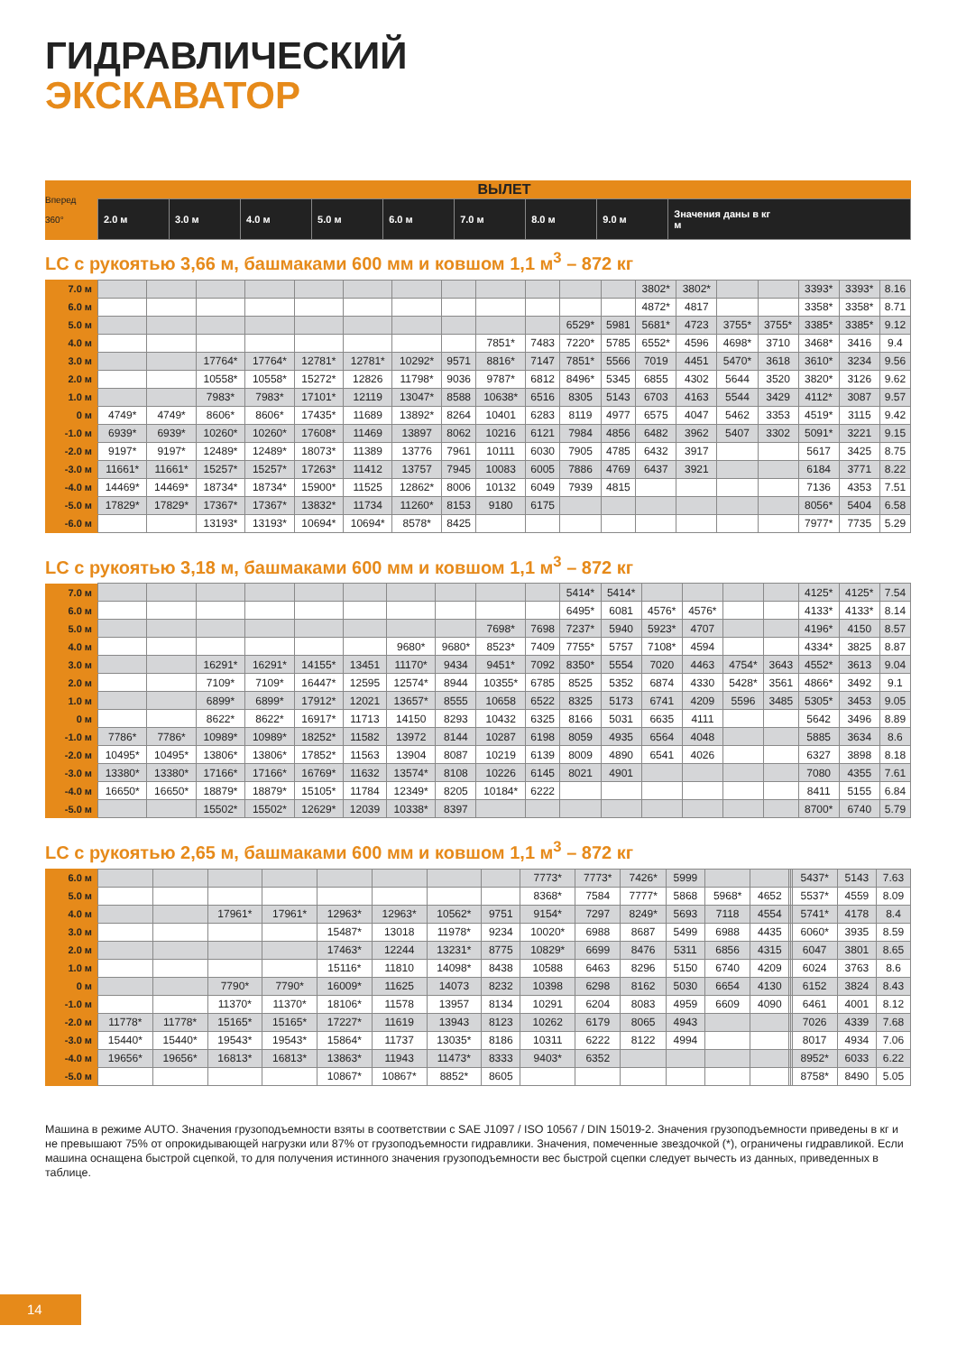ГИДРАВЛИЧЕСКИЙ
ЭКСКАВАТОР
| Вперед 360° | ВЫЛЕТ | | | | | | | | |
| | 2.0 м | 3.0 м | 4.0 м | 5.0 м | 6.0 м | 7.0 м | 8.0 м | 9.0 м | Значения даны в кг м |
LC с рукоятью 3,66 м, башмаками 600 мм и ковшом 1,1 м<sup>3</sup> – 872 кг
| 7.0 м | | | | | | | | | | | | | 3802* | 3802* | | | 3393* | 3393* | 8.16 |
| 6.0 м | | | | | | | | | | | | | 4872* | 4817 | | | 3358* | 3358* | 8.71 |
| 5.0 м | | | | | | | | | | | 6529* | 5981 | 5681* | 4723 | 3755* | 3755* | 3385* | 3385* | 9.12 |
| 4.0 м | | | | | | | | | 7851* | 7483 | 7220* | 5785 | 6552* | 4596 | 4698* | 3710 | 3468* | 3416 | 9.4 |
| 3.0 м | | | 17764* | 17764* | 12781* | 12781* | 10292* | 9571 | 8816* | 7147 | 7851* | 5566 | 7019 | 4451 | 5470* | 3618 | 3610* | 3234 | 9.56 |
| 2.0 м | | | 10558* | 10558* | 15272* | 12826 | 11798* | 9036 | 9787* | 6812 | 8496* | 5345 | 6855 | 4302 | 5644 | 3520 | 3820* | 3126 | 9.62 |
| 1.0 м | | | 7983* | 7983* | 17101* | 12119 | 13047* | 8588 | 10638* | 6516 | 8305 | 5143 | 6703 | 4163 | 5544 | 3429 | 4112* | 3087 | 9.57 |
| 0 м | 4749* | 4749* | 8606* | 8606* | 17435* | 11689 | 13892* | 8264 | 10401 | 6283 | 8119 | 4977 | 6575 | 4047 | 5462 | 3353 | 4519* | 3115 | 9.42 |
| -1.0 м | 6939* | 6939* | 10260* | 10260* | 17608* | 11469 | 13897 | 8062 | 10216 | 6121 | 7984 | 4856 | 6482 | 3962 | 5407 | 3302 | 5091* | 3221 | 9.15 |
| -2.0 м | 9197* | 9197* | 12489* | 12489* | 18073* | 11389 | 13776 | 7961 | 10111 | 6030 | 7905 | 4785 | 6432 | 3917 | | | 5617 | 3425 | 8.75 |
| -3.0 м | 11661* | 11661* | 15257* | 15257* | 17263* | 11412 | 13757 | 7945 | 10083 | 6005 | 7886 | 4769 | 6437 | 3921 | | | 6184 | 3771 | 8.22 |
| -4.0 м | 14469* | 14469* | 18734* | 18734* | 15900* | 11525 | 12862* | 8006 | 10132 | 6049 | 7939 | 4815 | | | | | 7136 | 4353 | 7.51 |
| -5.0 м | 17829* | 17829* | 17367* | 17367* | 13832* | 11734 | 11260* | 8153 | 9180 | 6175 | | | | | | | 8056* | 5404 | 6.58 |
| -6.0 м | | | 13193* | 13193* | 10694* | 10694* | 8578* | 8425 | | | | | | | | | 7977* | 7735 | 5.29 |
LC с рукоятью 3,18 м, башмаками 600 мм и ковшом 1,1 м<sup>3</sup> – 872 кг
| 7.0 м | | | | | | | | | | | 5414* | 5414* | | | | | 4125* | 4125* | 7.54 |
| 6.0 м | | | | | | | | | | | 6495* | 6081 | 4576* | 4576* | | | 4133* | 4133* | 8.14 |
| 5.0 м | | | | | | | | | 7698* | 7698 | 7237* | 5940 | 5923* | 4707 | | | 4196* | 4150 | 8.57 |
| 4.0 м | | | | | | | 9680* | 9680* | 8523* | 7409 | 7755* | 5757 | 7108* | 4594 | | | 4334* | 3825 | 8.87 |
| 3.0 м | | | 16291* | 16291* | 14155* | 13451 | 11170* | 9434 | 9451* | 7092 | 8350* | 5554 | 7020 | 4463 | 4754* | 3643 | 4552* | 3613 | 9.04 |
| 2.0 м | | | 7109* | 7109* | 16447* | 12595 | 12574* | 8944 | 10355* | 6785 | 8525 | 5352 | 6874 | 4330 | 5428* | 3561 | 4866* | 3492 | 9.1 |
| 1.0 м | | | 6899* | 6899* | 17912* | 12021 | 13657* | 8555 | 10658 | 6522 | 8325 | 5173 | 6741 | 4209 | 5596 | 3485 | 5305* | 3453 | 9.05 |
| 0 м | | | 8622* | 8622* | 16917* | 11713 | 14150 | 8293 | 10432 | 6325 | 8166 | 5031 | 6635 | 4111 | | | 5642 | 3496 | 8.89 |
| -1.0 м | 7786* | 7786* | 10989* | 10989* | 18252* | 11582 | 13972 | 8144 | 10287 | 6198 | 8059 | 4935 | 6564 | 4048 | | | 5885 | 3634 | 8.6 |
| -2.0 м | 10495* | 10495* | 13806* | 13806* | 17852* | 11563 | 13904 | 8087 | 10219 | 6139 | 8009 | 4890 | 6541 | 4026 | | | 6327 | 3898 | 8.18 |
| -3.0 м | 13380* | 13380* | 17166* | 17166* | 16769* | 11632 | 13574* | 8108 | 10226 | 6145 | 8021 | 4901 | | | | | 7080 | 4355 | 7.61 |
| -4.0 м | 16650* | 16650* | 18879* | 18879* | 15105* | 11784 | 12349* | 8205 | 10184* | 6222 | | | | | | | 8411 | 5155 | 6.84 |
| -5.0 м | | | 15502* | 15502* | 12629* | 12039 | 10338* | 8397 | | | | | | | | | 8700* | 6740 | 5.79 |
LC с рукоятью 2,65 м, башмаками 600 мм и ковшом 1,1 м<sup>3</sup> – 872 кг
| 6.0 м | | | | | | | | | 7773* | 7773* | 7426* | 5999 | | | | | 5437* | 5143 | 7.63 |
| 5.0 м | | | | | | | | | 8368* | 7584 | 7777* | 5868 | 5968* | 4652 | | | 5537* | 4559 | 8.09 |
| 4.0 м | | | 17961* | 17961* | 12963* | 12963* | 10562* | 9751 | 9154* | 7297 | 8249* | 5693 | 7118 | 4554 | | | 5741* | 4178 | 8.4 |
| 3.0 м | | | | | 15487* | 13018 | 11978* | 9234 | 10020* | 6988 | 8687 | 5499 | 6988 | 4435 | | | 6060* | 3935 | 8.59 |
| 2.0 м | | | | | 17463* | 12244 | 13231* | 8775 | 10829* | 6699 | 8476 | 5311 | 6856 | 4315 | | | 6047 | 3801 | 8.65 |
| 1.0 м | | | | | 15116* | 11810 | 14098* | 8438 | 10588 | 6463 | 8296 | 5150 | 6740 | 4209 | | | 6024 | 3763 | 8.6 |
| 0 м | | | 7790* | 7790* | 16009* | 11625 | 14073 | 8232 | 10398 | 6298 | 8162 | 5030 | 6654 | 4130 | | | 6152 | 3824 | 8.43 |
| -1.0 м | | | 11370* | 11370* | 18106* | 11578 | 13957 | 8134 | 10291 | 6204 | 8083 | 4959 | 6609 | 4090 | | | 6461 | 4001 | 8.12 |
| -2.0 м | 11778* | 11778* | 15165* | 15165* | 17227* | 11619 | 13943 | 8123 | 10262 | 6179 | 8065 | 4943 | | | | | 7026 | 4339 | 7.68 |
| -3.0 м | 15440* | 15440* | 19543* | 19543* | 15864* | 11737 | 13035* | 8186 | 10311 | 6222 | 8122 | 4994 | | | | | 8017 | 4934 | 7.06 |
| -4.0 м | 19656* | 19656* | 16813* | 16813* | 13863* | 11943 | 11473* | 8333 | 9403* | 6352 | | | | | | | 8952* | 6033 | 6.22 |
| -5.0 м | | | | | 10867* | 10867* | 8852* | 8605 | | | | | | | | | 8758* | 8490 | 5.05 |
Машина в режиме AUTO. Значения грузоподъемности взяты в соответствии с SAE J1097 / ISO 10567 / DIN 15019-2. Значения грузоподъемности приведены в кг и не превышают 75% от опрокидывающей нагрузки или 87% от грузоподъемности гидравлики. Значения, помеченные звездочкой (*), ограничены гидравликой. Если машина оснащена быстрой сцепкой, то для получения истинного значения грузоподъемности вес быстрой сцепки следует вычесть из данных, приведенных в таблице.
14